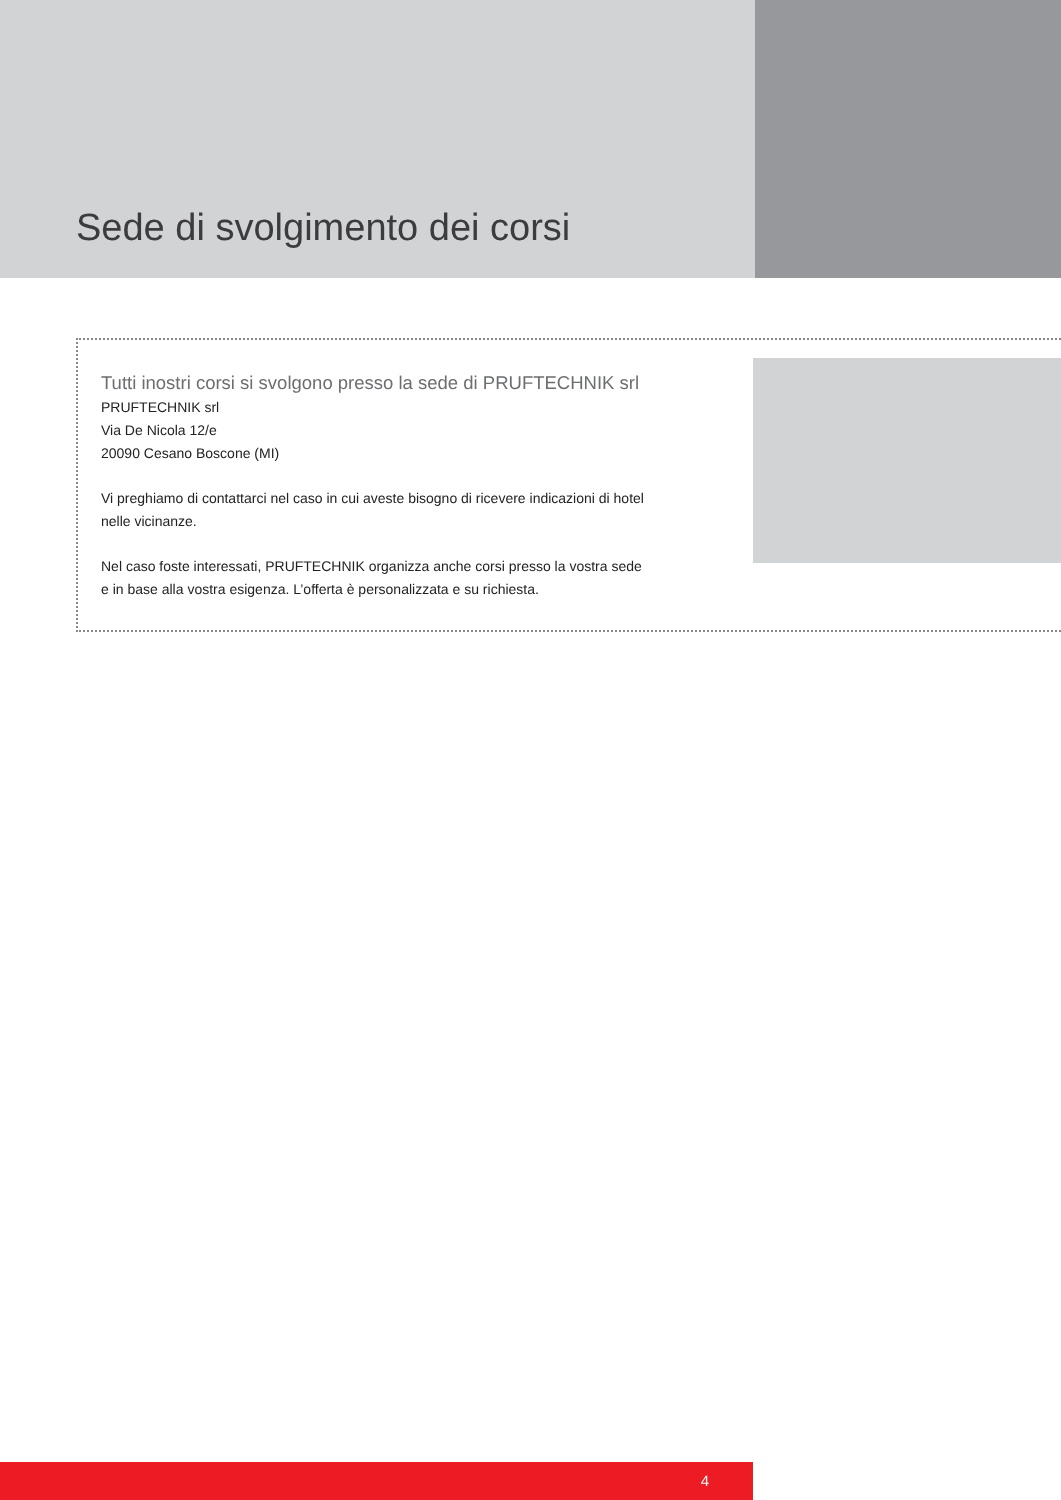Sede di svolgimento dei corsi
Tutti inostri corsi si svolgono presso la sede di PRUFTECHNIK srl
PRUFTECHNIK srl
Via De Nicola 12/e
20090 Cesano Boscone (MI)
Vi preghiamo di contattarci nel caso in cui aveste bisogno di ricevere indicazioni di hotel nelle vicinanze.
Nel caso foste interessati, PRUFTECHNIK organizza anche corsi presso la vostra sede e in base alla vostra esigenza. L’offerta è personalizzata e su richiesta.
4